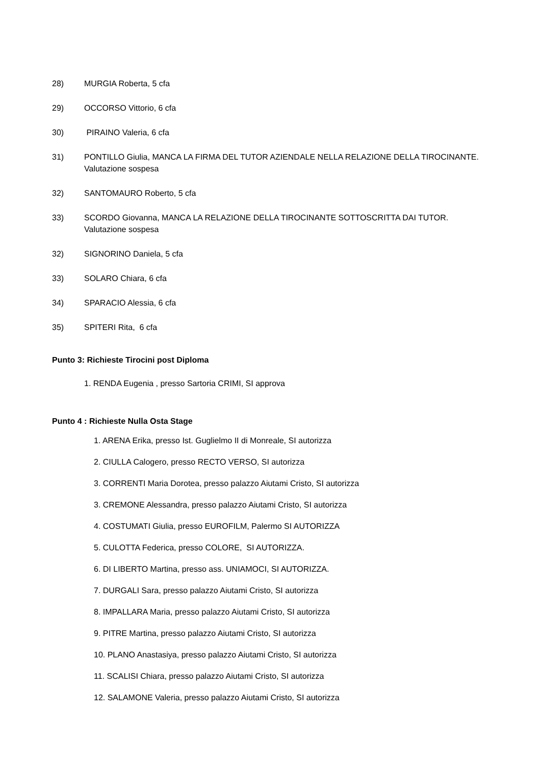28) MURGIA Roberta, 5 cfa
29) OCCORSO Vittorio, 6 cfa
30) PIRAINO Valeria, 6 cfa
31) PONTILLO Giulia, MANCA LA FIRMA DEL TUTOR AZIENDALE NELLA RELAZIONE DELLA TIROCINANTE.
Valutazione sospesa
32) SANTOMAURO Roberto, 5 cfa
33) SCORDO Giovanna, MANCA LA RELAZIONE DELLA TIROCINANTE SOTTOSCRITTA DAI TUTOR.
Valutazione sospesa
32) SIGNORINO Daniela, 5 cfa
33) SOLARO Chiara, 6 cfa
34) SPARACIO Alessia, 6 cfa
35) SPITERI Rita, 6 cfa
Punto 3: Richieste Tirocini post Diploma
1. RENDA Eugenia , presso Sartoria CRIMI, SI approva
Punto 4 : Richieste Nulla Osta Stage
1. ARENA Erika, presso Ist. Guglielmo II di Monreale, SI autorizza
2. CIULLA Calogero, presso RECTO VERSO, SI autorizza
3. CORRENTI Maria Dorotea, presso palazzo Aiutami Cristo, SI autorizza
3. CREMONE Alessandra, presso palazzo Aiutami Cristo, SI autorizza
4. COSTUMATI Giulia, presso EUROFILM, Palermo SI AUTORIZZA
5. CULOTTA Federica, presso COLORE, SI AUTORIZZA.
6. DI LIBERTO Martina, presso ass. UNIAMOCI, SI AUTORIZZA.
7. DURGALI Sara, presso palazzo Aiutami Cristo, SI autorizza
8. IMPALLARA Maria, presso palazzo Aiutami Cristo, SI autorizza
9. PITRE Martina, presso palazzo Aiutami Cristo, SI autorizza
10. PLANO Anastasiya, presso palazzo Aiutami Cristo, SI autorizza
11. SCALISI Chiara, presso palazzo Aiutami Cristo, SI autorizza
12. SALAMONE Valeria, presso palazzo Aiutami Cristo, SI autorizza